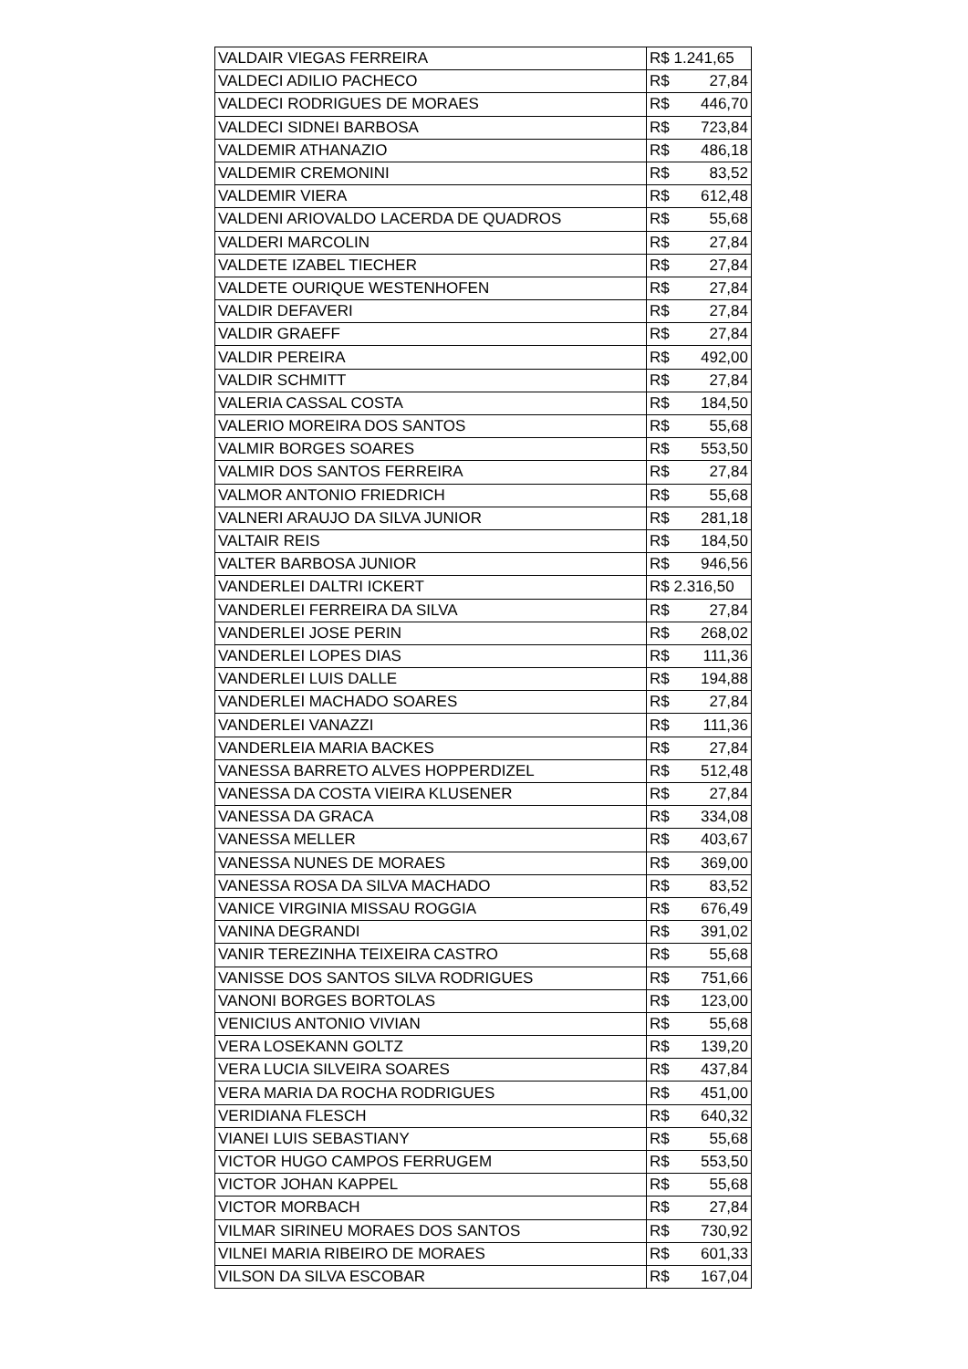| VALDAIR VIEGAS FERREIRA | R$ 1.241,65 |
| VALDECI ADILIO PACHECO | R$ 27,84 |
| VALDECI RODRIGUES DE MORAES | R$ 446,70 |
| VALDECI SIDNEI BARBOSA | R$ 723,84 |
| VALDEMIR ATHANAZIO | R$ 486,18 |
| VALDEMIR CREMONINI | R$ 83,52 |
| VALDEMIR VIERA | R$ 612,48 |
| VALDENI ARIOVALDO LACERDA DE QUADROS | R$ 55,68 |
| VALDERI MARCOLIN | R$ 27,84 |
| VALDETE IZABEL TIECHER | R$ 27,84 |
| VALDETE OURIQUE WESTENHOFEN | R$ 27,84 |
| VALDIR DEFAVERI | R$ 27,84 |
| VALDIR GRAEFF | R$ 27,84 |
| VALDIR PEREIRA | R$ 492,00 |
| VALDIR SCHMITT | R$ 27,84 |
| VALERIA CASSAL COSTA | R$ 184,50 |
| VALERIO MOREIRA DOS SANTOS | R$ 55,68 |
| VALMIR BORGES SOARES | R$ 553,50 |
| VALMIR DOS SANTOS FERREIRA | R$ 27,84 |
| VALMOR ANTONIO FRIEDRICH | R$ 55,68 |
| VALNERI ARAUJO DA SILVA JUNIOR | R$ 281,18 |
| VALTAIR REIS | R$ 184,50 |
| VALTER BARBOSA JUNIOR | R$ 946,56 |
| VANDERLEI DALTRI ICKERT | R$ 2.316,50 |
| VANDERLEI FERREIRA DA SILVA | R$ 27,84 |
| VANDERLEI JOSE PERIN | R$ 268,02 |
| VANDERLEI LOPES DIAS | R$ 111,36 |
| VANDERLEI LUIS DALLE | R$ 194,88 |
| VANDERLEI MACHADO SOARES | R$ 27,84 |
| VANDERLEI VANAZZI | R$ 111,36 |
| VANDERLEIA MARIA BACKES | R$ 27,84 |
| VANESSA BARRETO ALVES HOPPERDIZEL | R$ 512,48 |
| VANESSA DA COSTA VIEIRA KLUSENER | R$ 27,84 |
| VANESSA DA GRACA | R$ 334,08 |
| VANESSA MELLER | R$ 403,67 |
| VANESSA NUNES DE MORAES | R$ 369,00 |
| VANESSA ROSA DA SILVA MACHADO | R$ 83,52 |
| VANICE VIRGINIA MISSAU ROGGIA | R$ 676,49 |
| VANINA DEGRANDI | R$ 391,02 |
| VANIR TEREZINHA TEIXEIRA CASTRO | R$ 55,68 |
| VANISSE DOS SANTOS SILVA RODRIGUES | R$ 751,66 |
| VANONI BORGES BORTOLAS | R$ 123,00 |
| VENICIUS ANTONIO VIVIAN | R$ 55,68 |
| VERA LOSEKANN GOLTZ | R$ 139,20 |
| VERA LUCIA SILVEIRA SOARES | R$ 437,84 |
| VERA MARIA DA ROCHA RODRIGUES | R$ 451,00 |
| VERIDIANA FLESCH | R$ 640,32 |
| VIANEI LUIS SEBASTIANY | R$ 55,68 |
| VICTOR HUGO CAMPOS FERRUGEM | R$ 553,50 |
| VICTOR JOHAN KAPPEL | R$ 55,68 |
| VICTOR MORBACH | R$ 27,84 |
| VILMAR SIRINEU MORAES DOS SANTOS | R$ 730,92 |
| VILNEI MARIA RIBEIRO DE MORAES | R$ 601,33 |
| VILSON DA SILVA ESCOBAR | R$ 167,04 |